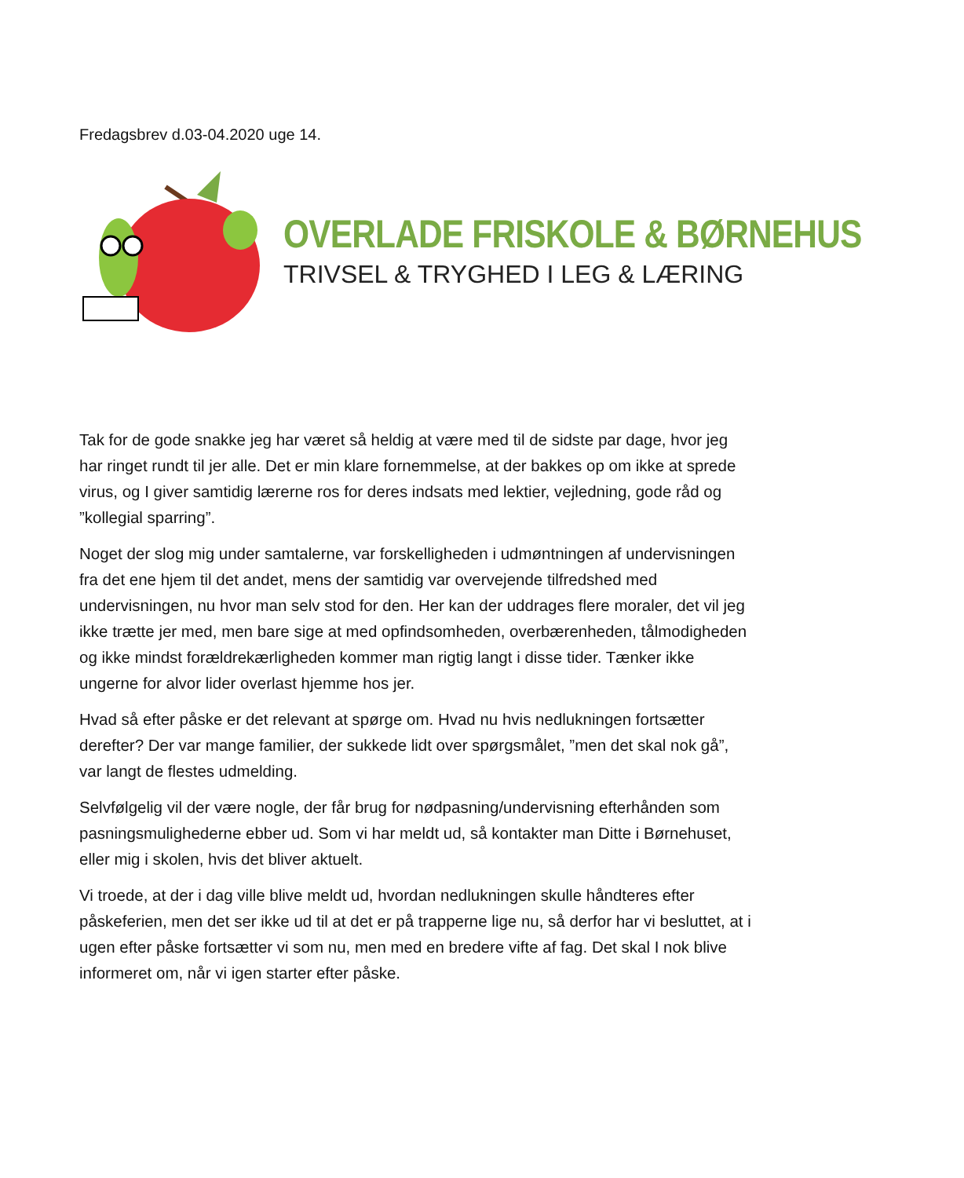Fredagsbrev d.03-04.2020 uge 14.
OVERLADE FRISKOLE & BØRNEHUS
TRIVSEL & TRYGHED I LEG & LÆRING
Tak for de gode snakke jeg har været så heldig at være med til de sidste par dage, hvor jeg har ringet rundt til jer alle. Det er min klare fornemmelse, at der bakkes op om ikke at sprede virus, og I giver samtidig lærerne ros for deres indsats med lektier, vejledning, gode råd og ”kollegial sparring”.
Noget der slog mig under samtalerne, var forskelligheden i udmøntningen af undervisningen fra det ene hjem til det andet, mens der samtidig var overvejende tilfredshed med undervisningen, nu hvor man selv stod for den. Her kan der uddrages flere moraler, det vil jeg ikke trætte jer med, men bare sige at med opfindsomheden, overbærenheden, tålmodigheden og ikke mindst forældrekærligheden kommer man rigtig langt i disse tider. Tænker ikke ungerne for alvor lider overlast hjemme hos jer.
Hvad så efter påske er det relevant at spørge om. Hvad nu hvis nedlukningen fortsætter derefter? Der var mange familier, der sukkede lidt over spørgsmålet, ”men det skal nok gå”, var langt de flestes udmelding.
Selvfølgelig vil der være nogle, der får brug for nødpasning/undervisning efterhånden som pasningsmulighederne ebber ud. Som vi har meldt ud, så kontakter man Ditte i Børnehuset, eller mig i skolen, hvis det bliver aktuelt.
Vi troede, at der i dag ville blive meldt ud, hvordan nedlukningen skulle håndteres efter påskeferien, men det ser ikke ud til at det er på trapperne lige nu, så derfor har vi besluttet, at i ugen efter påske fortsætter vi som nu, men med en bredere vifte af fag. Det skal I nok blive informeret om, når vi igen starter efter påske.